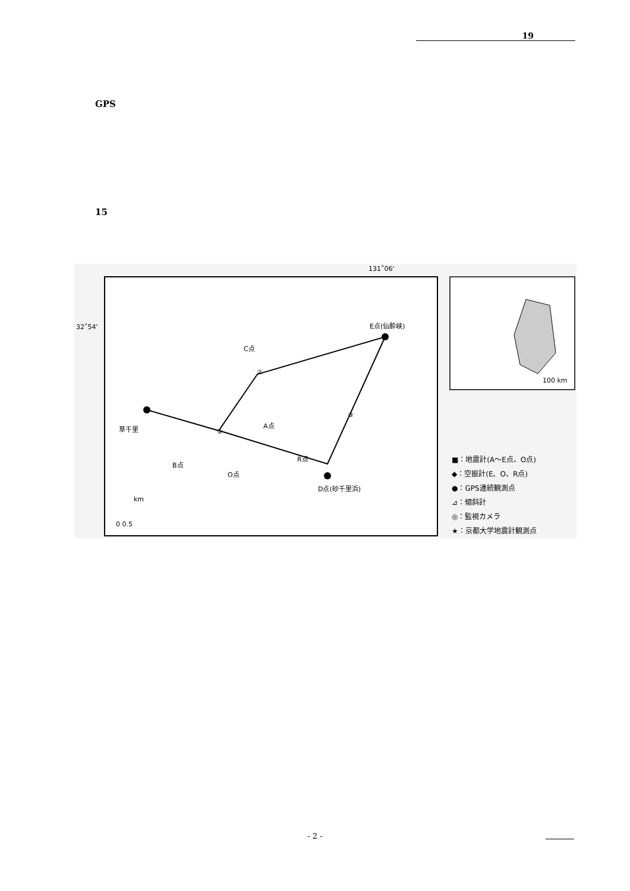19
GPS
15
131˚06'
32˚54' E点(仙酔峡)
C点
草千里 A点
R点
B点
O点
D点(砂千里浜)
②
①
③
km
0 0.5
100 km
■：地震計(A～E点、O点)
◆：空振計(E、O、R点)
●：GPS連続観測点
⊿：傾斜計
◎：監視カメラ
★：京都大学地震計観測点
- 2 -